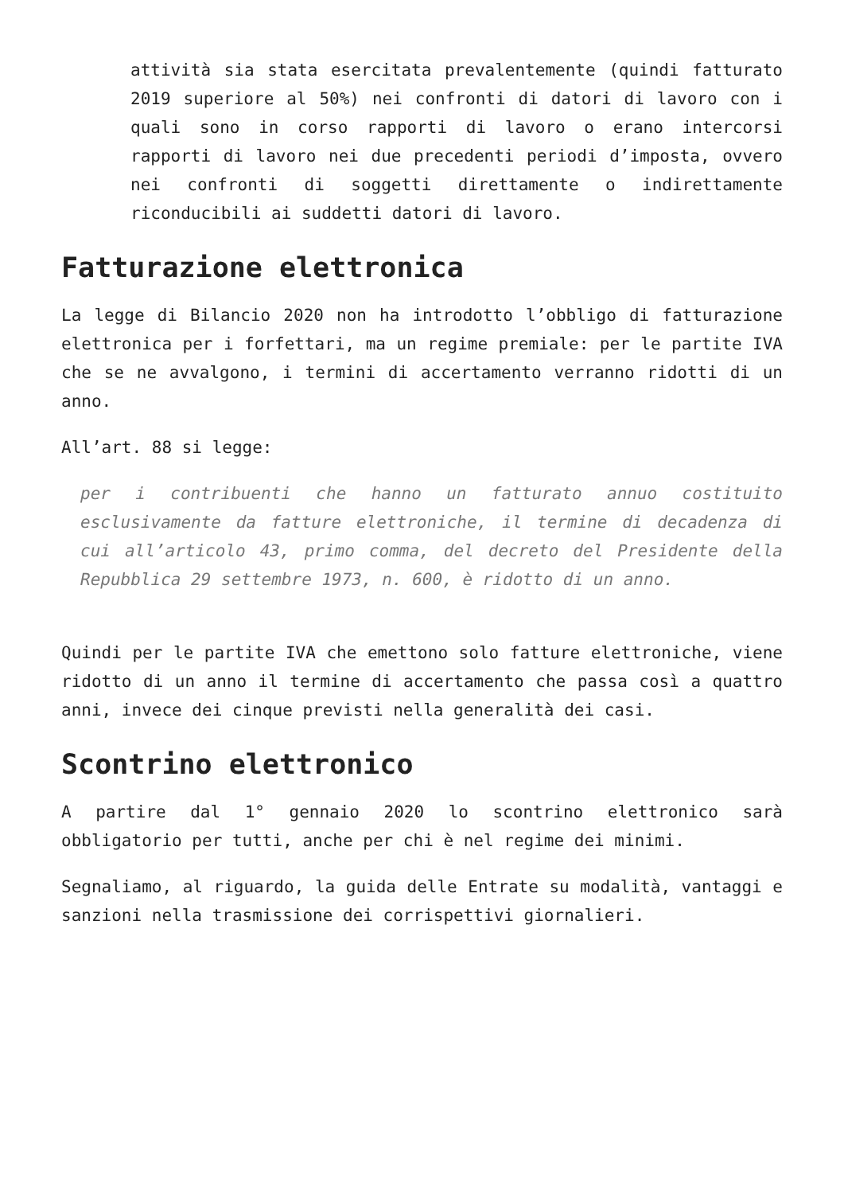attività sia stata esercitata prevalentemente (quindi fatturato 2019 superiore al 50%) nei confronti di datori di lavoro con i quali sono in corso rapporti di lavoro o erano intercorsi rapporti di lavoro nei due precedenti periodi d’imposta, ovvero nei confronti di soggetti direttamente o indirettamente riconducibili ai suddetti datori di lavoro.
Fatturazione elettronica
La legge di Bilancio 2020 non ha introdotto l’obbligo di fatturazione elettronica per i forfettari, ma un regime premiale: per le partite IVA che se ne avvalgono, i termini di accertamento verranno ridotti di un anno.
All’art. 88 si legge:
per i contribuenti che hanno un fatturato annuo costituito esclusivamente da fatture elettroniche, il termine di decadenza di cui all’articolo 43, primo comma, del decreto del Presidente della Repubblica 29 settembre 1973, n. 600, è ridotto di un anno.
Quindi per le partite IVA che emettono solo fatture elettroniche, viene ridotto di un anno il termine di accertamento che passa così a quattro anni, invece dei cinque previsti nella generalità dei casi.
Scontrino elettronico
A partire dal 1° gennaio 2020 lo scontrino elettronico sarà obbligatorio per tutti, anche per chi è nel regime dei minimi.
Segnaliamo, al riguardo, la guida delle Entrate su modalità, vantaggi e sanzioni nella trasmissione dei corrispettivi giornalieri.